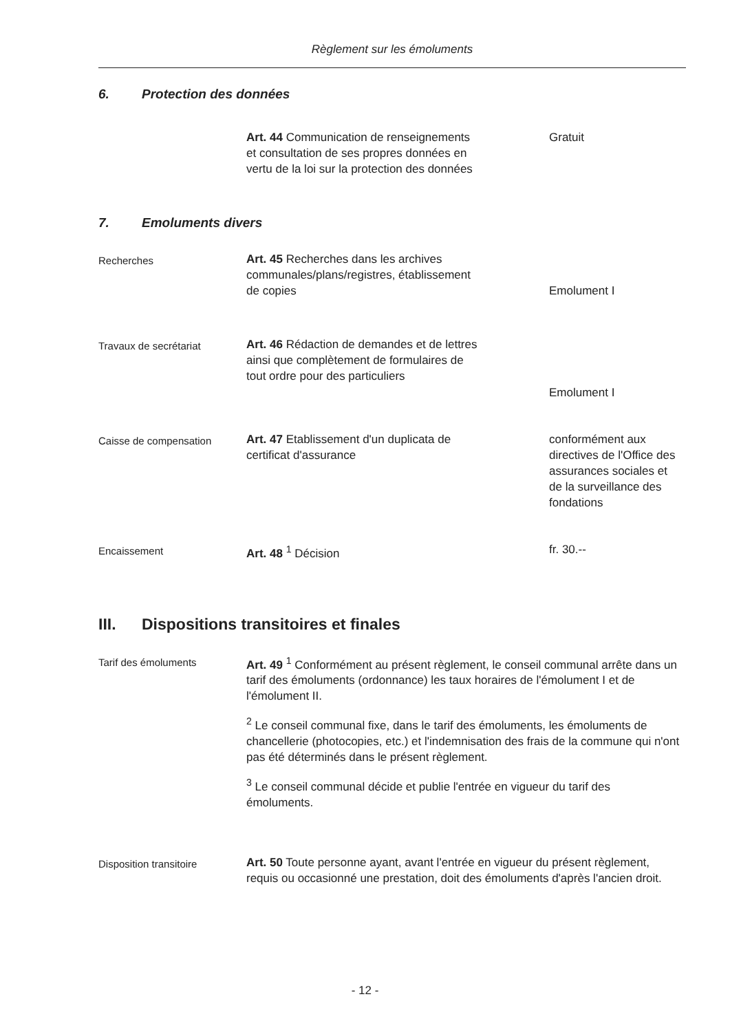Règlement sur les émoluments
6. Protection des données
Art. 44 Communication de renseignements et consultation de ses propres données en vertu de la loi sur la protection des données
Gratuit
7. Emoluments divers
Recherches Art. 45 Recherches dans les archives communales/plans/registres, établissement de copies
Emolument I
Travaux de secrétariat Art. 46 Rédaction de demandes et de lettres ainsi que complètement de formulaires de tout ordre pour des particuliers
Emolument I
Caisse de compensation Art. 47 Etablissement d'un duplicata de certificat d'assurance
conformément aux directives de l'Office des assurances sociales et de la surveillance des fondations
Encaissement Art. 48 <sup>1</sup> Décision fr. 30.--
III. Dispositions transitoires et finales
Tarif des émoluments Art. 49 <sup>1</sup> Conformément au présent règlement, le conseil communal arrête dans un tarif des émoluments (ordonnance) les taux horaires de l'émolument I et de l'émolument II.
<sup>2</sup> Le conseil communal fixe, dans le tarif des émoluments, les émoluments de chancellerie (photocopies, etc.) et l'indemnisation des frais de la commune qui n'ont pas été déterminés dans le présent règlement.
<sup>3</sup> Le conseil communal décide et publie l'entrée en vigueur du tarif des émoluments.
Disposition transitoire Art. 50 Toute personne ayant, avant l'entrée en vigueur du présent règlement, requis ou occasionné une prestation, doit des émoluments d'après l'ancien droit.
- 12 -